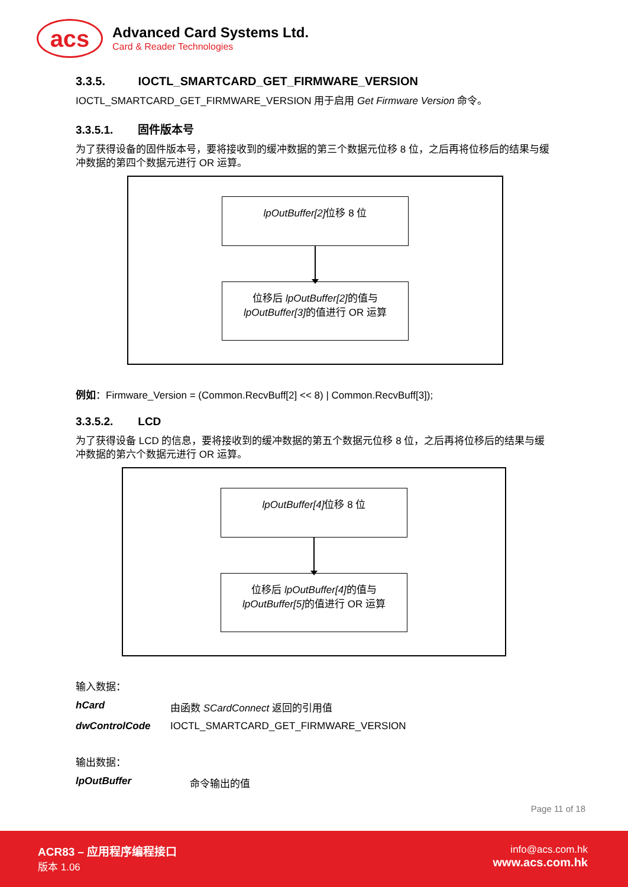acs
Advanced Card Systems Ltd.
Card & Reader Technologies
3.3.5. IOCTL_SMARTCARD_GET_FIRMWARE_VERSION
IOCTL_SMARTCARD_GET_FIRMWARE_VERSION 用于启用 Get Firmware Version 命令。
3.3.5.1. 固件版本号
为了获得设备的固件版本号，要将接收到的缓冲数据的第三个数据元位移 8 位，之后再将位移后的结果与缓冲数据的第四个数据元进行 OR 运算。
lpOutBuffer[2] 位移 8 位
位移后 lpOutBuffer[2] 的值与
lpOutBuffer[3] 的值进行 OR 运算
例如：Firmware_Version = (Common.RecvBuff[2] << 8) | Common.RecvBuff[3]);
3.3.5.2. LCD
为了获得设备 LCD 的信息，要将接收到的缓冲数据的第五个数据元位移 8 位，之后再将位移后的结果与缓冲数据的第六个数据元进行 OR 运算。
lpOutBuffer[4] 位移 8 位
位移后 lpOutBuffer[4] 的值与
lpOutBuffer[5] 的值进行 OR 运算
输入数据：
hCard 由函数 SCardConnect 返回的引用值
dwControlCode IOCTL_SMARTCARD_GET_FIRMWARE_VERSION
输出数据：
lpOutBuffer 命令输出的值
Page 11 of 18
ACR83 – 应用程序编程接口
版本 1.06
info@acs.com.hk
www.acs.com.hk